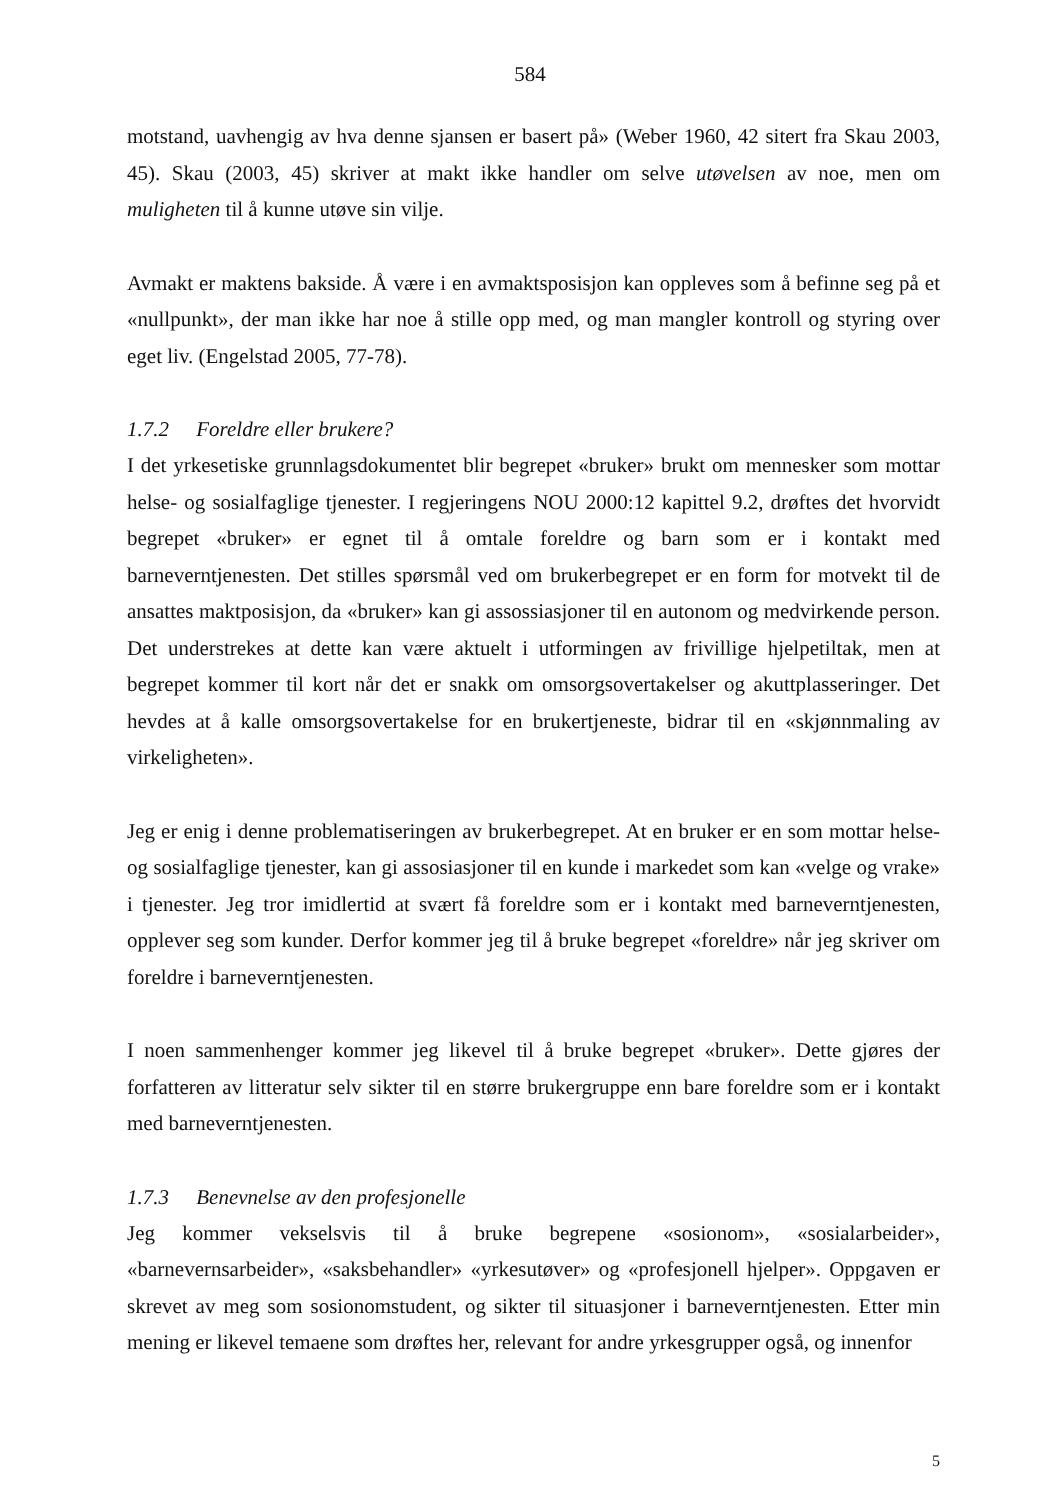584
motstand, uavhengig av hva denne sjansen er basert på» (Weber 1960, 42 sitert fra Skau 2003, 45). Skau (2003, 45) skriver at makt ikke handler om selve utøvelsen av noe, men om muligheten til å kunne utøve sin vilje.
Avmakt er maktens bakside. Å være i en avmaktsposisjon kan oppleves som å befinne seg på et «nullpunkt», der man ikke har noe å stille opp med, og man mangler kontroll og styring over eget liv. (Engelstad 2005, 77-78).
1.7.2 Foreldre eller brukere?
I det yrkesetiske grunnlagsdokumentet blir begrepet «bruker» brukt om mennesker som mottar helse- og sosialfaglige tjenester. I regjeringens NOU 2000:12 kapittel 9.2, drøftes det hvorvidt begrepet «bruker» er egnet til å omtale foreldre og barn som er i kontakt med barneverntjenesten. Det stilles spørsmål ved om brukerbegrepet er en form for motvekt til de ansattes maktposisjon, da «bruker» kan gi assossiasjoner til en autonom og medvirkende person. Det understrekes at dette kan være aktuelt i utformingen av frivillige hjelpetiltak, men at begrepet kommer til kort når det er snakk om omsorgsovertakelser og akuttplasseringer. Det hevdes at å kalle omsorgsovertakelse for en brukertjeneste, bidrar til en «skjønnmaling av virkeligheten».
Jeg er enig i denne problematiseringen av brukerbegrepet. At en bruker er en som mottar helse- og sosialfaglige tjenester, kan gi assosiasjoner til en kunde i markedet som kan «velge og vrake» i tjenester. Jeg tror imidlertid at svært få foreldre som er i kontakt med barneverntjenesten, opplever seg som kunder. Derfor kommer jeg til å bruke begrepet «foreldre» når jeg skriver om foreldre i barneverntjenesten.
I noen sammenhenger kommer jeg likevel til å bruke begrepet «bruker». Dette gjøres der forfatteren av litteratur selv sikter til en større brukergruppe enn bare foreldre som er i kontakt med barneverntjenesten.
1.7.3 Benevnelse av den profesjonelle
Jeg kommer vekselsvis til å bruke begrepene «sosionom», «sosialarbeider», «barnevernsarbeider», «saksbehandler» «yrkesutøver» og «profesjonell hjelper». Oppgaven er skrevet av meg som sosionomstudent, og sikter til situasjoner i barneverntjenesten. Etter min mening er likevel temaene som drøftes her, relevant for andre yrkesgrupper også, og innenfor
5